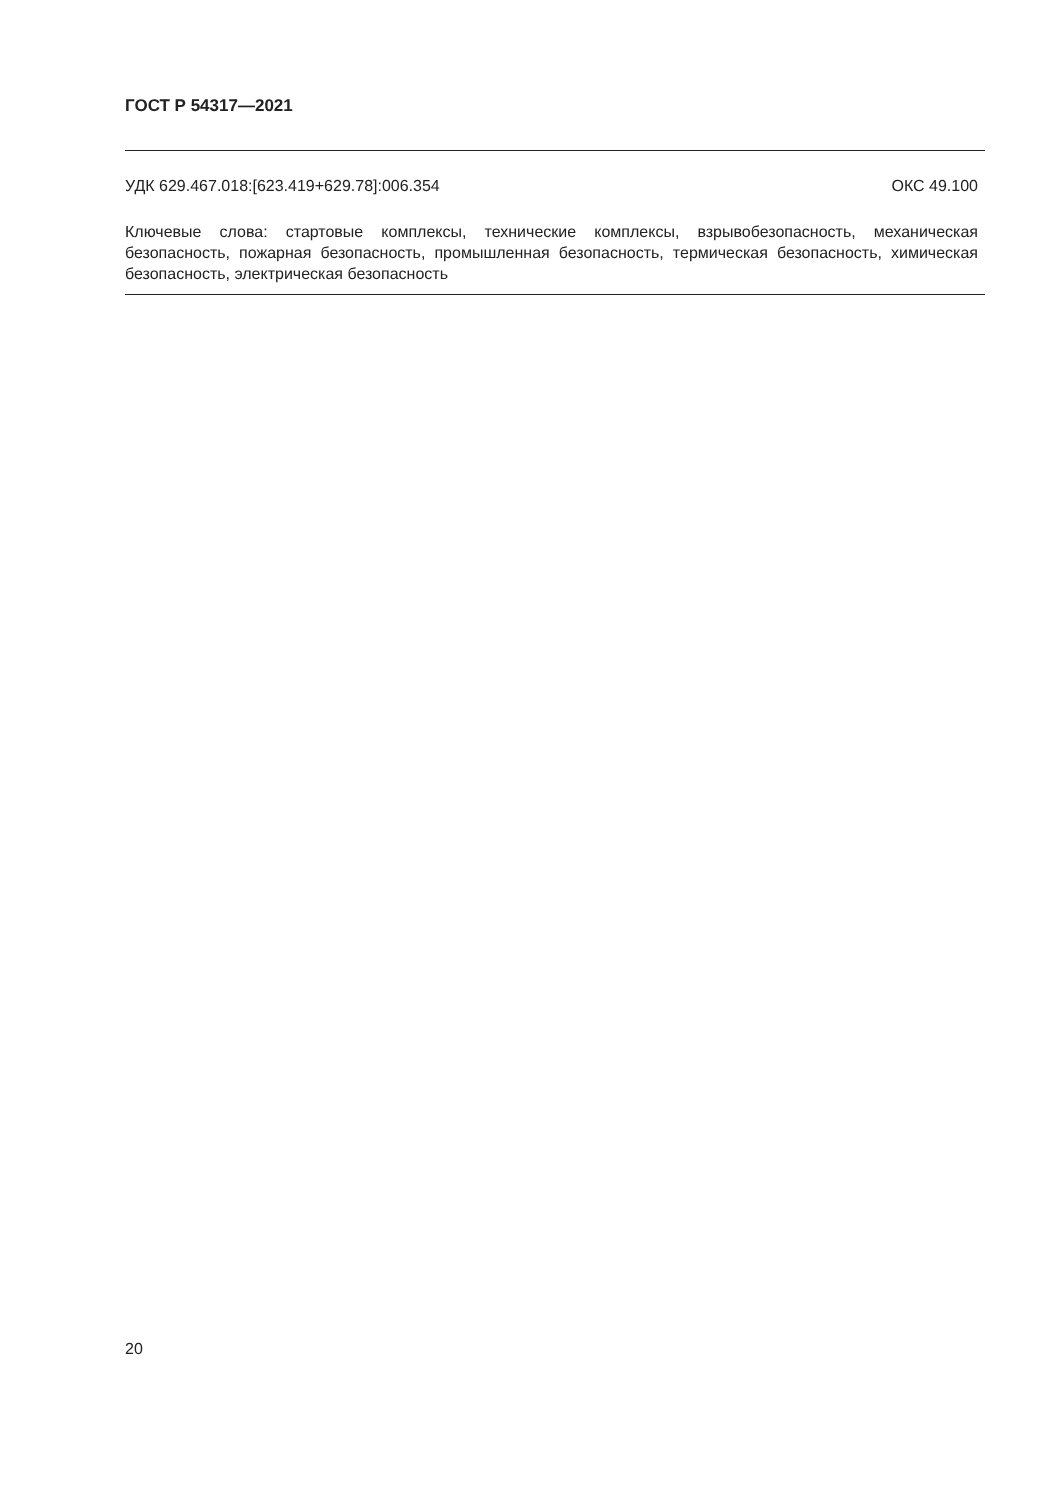ГОСТ Р 54317—2021
УДК 629.467.018:[623.419+629.78]:006.354 ОКС 49.100
Ключевые слова: стартовые комплексы, технические комплексы, взрывобезопасность, механическая безопасность, пожарная безопасность, промышленная безопасность, термическая безопасность, химическая безопасность, электрическая безопасность
20